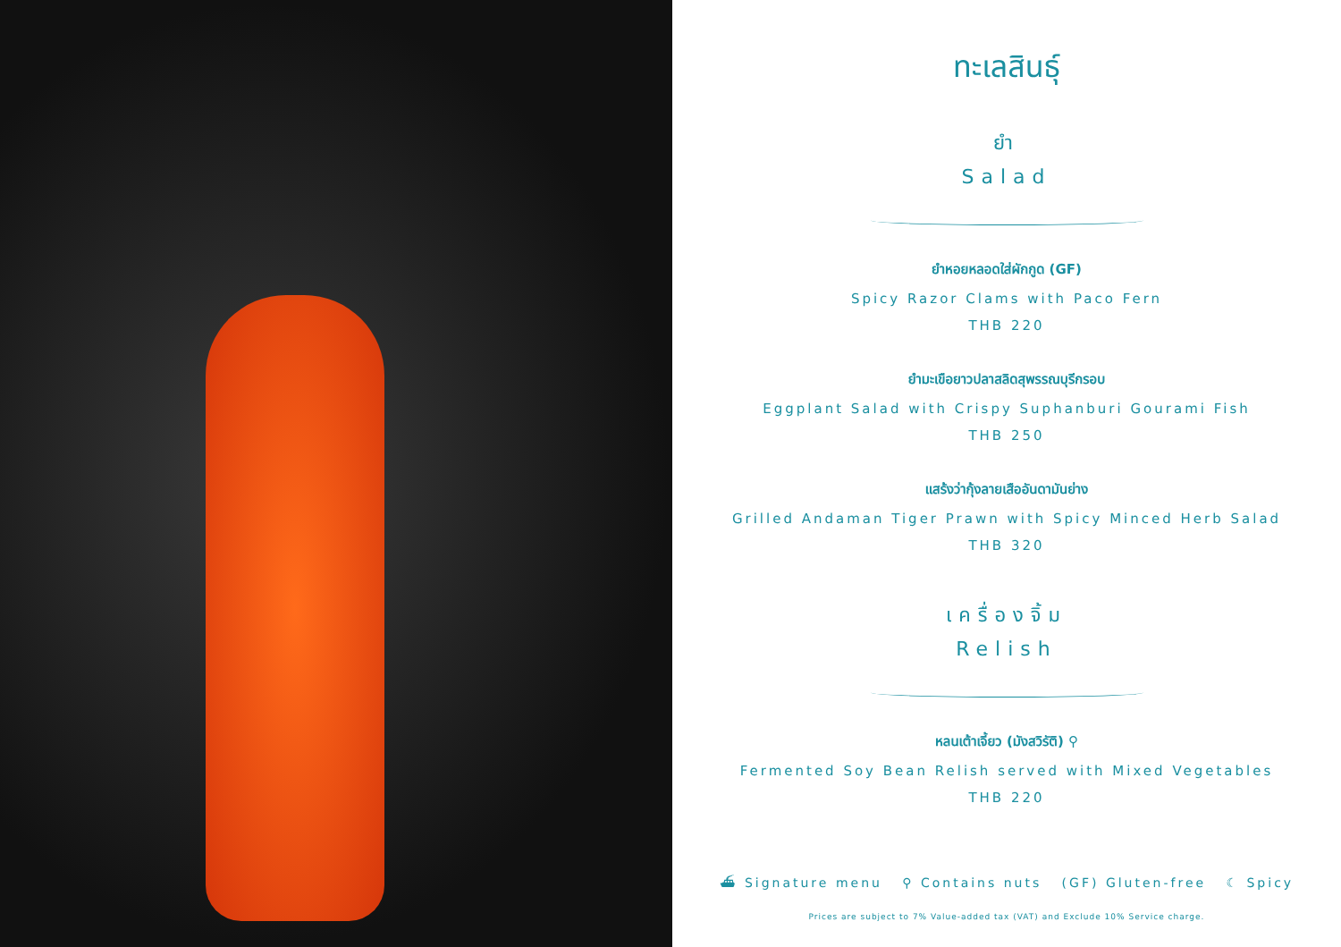ทะเลสินธุ์
ยำ
Salad
ยำหอยหลอดใส่ผักกูด (GF)
Spicy Razor Clams with Paco Fern
THB 220
ยำมะเขือยาวปลาสลิดสุพรรณบุรีกรอบ
Eggplant Salad with Crispy Suphanburi Gourami Fish
THB 250
แสร้งว่ากุ้งลายเสืออันดามันย่าง
Grilled Andaman Tiger Prawn with Spicy Minced Herb Salad
THB 320
เครื่องจิ้ม
Relish
หลนเต้าเจี้ยว (มังสวิรัติ) ⚲
Fermented Soy Bean Relish served with Mixed Vegetables
THB 220
⛴ Signature menu ⚲ Contains nuts (GF) Gluten-free ☾ Spicy
Prices are subject to 7% Value-added tax (VAT) and Exclude 10% Service charge.